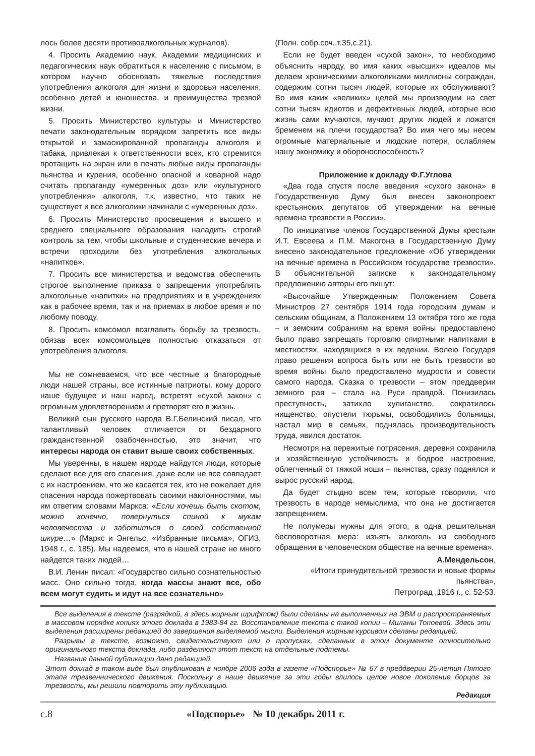лось более десяти противоалкогольных журналов).
4. Просить Академию наук, Академии медицинских и педагогических наук обратиться к населению с письмом, в котором научно обосновать тяжелые последствия употребления алкоголя для жизни и здоровья населения, особенно детей и юношества, и преимущества трезвой жизни.
5. Просить Министерство культуры и Министерство печати законодательным порядком запретить все виды открытой и замаскированной пропаганды алкоголя и табака, привлекая к ответственности всех, кто стремится протащить на экран или в печать любые виды пропаганды пьянства и курения, особенно опасной и коварной надо считать пропаганду «умеренных доз» или «культурного употребления» алкоголя, т.к. известно, что таких не существует и все алкоголики начинали с «умеренных доз».
6. Просить Министерство просвещения и высшего и среднего специального образования наладить строгий контроль за тем, чтобы школьные и студенческие вечера и встречи проходили без употребления алкогольных «напитков».
7. Просить все министерства и ведомства обеспечить строгое выполнение приказа о запрещении употреблять алкогольные «напитки» на предприятиях и в учреждениях как в рабочее время, так и на приемах в любое время и по любому поводу.
8. Просить комсомол возглавить борьбу за трезвость, обязав всех комсомольцев полностью отказаться от употребления алкоголя.
Мы не сомневаемся, что все честные и благородные люди нашей страны, все истинные патриоты, кому дорого наше будущее и наш народ, встретят «сухой закон» с огромным удовлетворением и претворят его в жизнь.
Великий сын русского народа В.Г.Белинский писал, что талантливый человек отличается от бездарного гражданственной озабоченностью, это значит, что интересы народа он ставит выше своих собственных.
Мы уверенны, в нашем народе найдутся люди, которые сделают все для его спасения, даже если не все совпадает с их настроением, что же касается тех, кто не пожелает для спасения народа пожертвовать своими наклонностями, мы им ответим словами Маркса: «Если хочешь быть скотом, можно конечно, повернуться спиной к мукам человечества и заботиться о своей собственной шкуре…» (Маркс и Энгельс, «Избранные письма», ОГИЗ, 1948 г., с. 185). Мы надеемся, что в нашей стране не много найдется таких людей…
В.И. Ленин писал: «Государство сильно сознательностью масс. Оно сильно тогда, когда массы знают все, обо всем могут судить и идут на все сознательно»
(Полн. собр.соч.,т.35,с.21).
Если не будет введен «сухой закон», то необходимо объяснить народу, во имя каких «высших» идеалов мы делаем хроническими алкоголиками миллионы сограждан, содержим сотни тысяч людей, которые их обслуживают? Во имя каких «великих» целей мы производим на свет сотни тысяч идиотов и дефективных людей, которые всю жизнь сами мучаются, мучают других людей и ложатся бременем на плечи государства? Во имя чего мы несем огромные материальные и людские потери, ослабляем нашу экономику и обороноспособность?
Приложение к докладу Ф.Г.Углова
«Два года спустя после введения «сухого закона» в Государственную Думу был внесен законопроект крестьянских депутатов об утверждении на вечные времена трезвости в России».
По инициативе членов Государственной Думы крестьян И.Т. Евсеева и П.М. Макогона в Государственную Думу внесено законодательное предложение «Об утверждении на вечные времена в Российском государстве трезвости». В объяснительной записке к законодательному предложению авторы его пишут:
«Высочайше Утвержденным Положением Совета Министров 27 сентября 1914 года городским думам и сельским общинам, а Положением 13 октября того же года – и земским собраниям на время войны предоставлено было право запрещать торговлю спиртными напитками в местностях, находящихся в их ведении. Волею Государя право решения вопроса быть или не быть трезвости во время войны было предоставлено мудрости и совести самого народа. Сказка о трезвости – этом преддверии земного рая – стала на Руси правдой. Понизилась преступность, затихло хулиганство, сократилось нищенство, опустели тюрьмы, освободились больницы, настал мир в семьях, поднялась производительность труда, явился достаток.
Несмотря на пережитые потрясения, деревня сохранила и хозяйственную устойчивость и бодрое настроение, облегченный от тяжкой ноши – пьянства, сразу поднялся и вырос русский народ.
Да будет стыдно всем тем, которые говорили, что трезвость в народе немыслима, что она не достигается запрещением.
Не полумеры нужны для этого, а одна решительная бесповоротная мера: изъять алкоголь из свободного обращения в человеческом обществе на вечные времена».
А.Мендельсон,
«Итоги принудительной трезвости и новые формы пьянства»,
Петроград ,1916 г., с. 52-53.
Все выделения в тексте (разрядкой, а здесь жирным шрифтом) были сделаны на выполненных на ЭВМ и распространяемых в массовом порядке копиях этого доклада в 1983-84 гг. Восстановление текста с такой копии – Миланы Топоевой. Здесь эти выделения расширены редакцией до завершения выделяемой мысли. Выделения жирным курсивом сделаны редакцией.
Разрывы в тексте, возможно, свидетельствуют или о пропусках, сделанных в этом документе относительно оригинального текста доклада, либо разделяют этот текст на отдельные подтемы.
Название данной публикации дано редакцией.
Этот доклад в таком виде был опубликован в ноябре 2006 года в газете «Подспорье» № 67 в преддверии 25-летия Пятого этапа трезвеннического движения. Поскольку в наше движение за эти годы влилось целое новое поколение борцов за трезвость, мы решили повторить эту публикацию.
Редакция
с.8 «Подспорье» № 10 декабрь 2011 г.